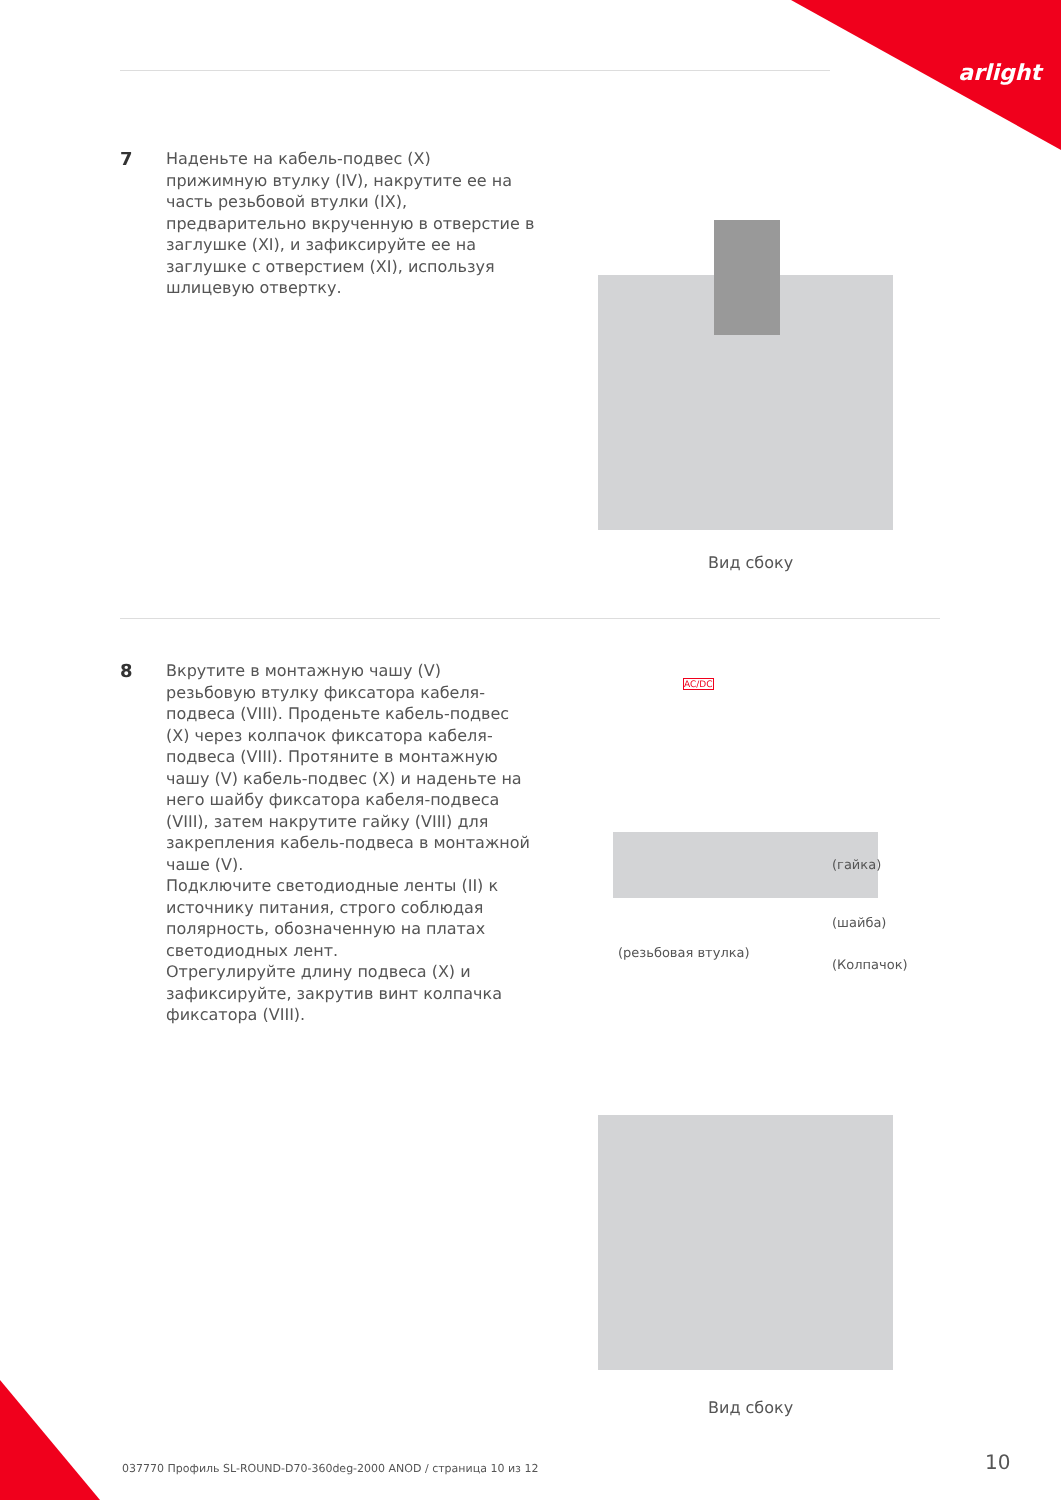arlight
7
Наденьте на кабель-подвес (X) прижимную втулку (IV), накрутите ее на часть резьбовой втулки (IX), предварительно вкрученную в отверстие в заглушке (XI), и зафиксируйте ее на заглушке с отверстием (XI), используя шлицевую отвертку.
Вид сбоку
8
Вкрутите в монтажную чашу (V) резьбовую втулку фиксатора кабеля-подвеса (VIII). Проденьте кабель-подвес (X) через колпачок фиксатора кабеля-подвеса (VIII). Протяните в монтажную чашу (V) кабель-подвес (X) и наденьте на него шайбу фиксатора кабеля-подвеса (VIII), затем накрутите гайку (VIII) для закрепления кабель-подвеса в монтажной чаше (V).
Подключите светодиодные ленты (II) к источнику питания, строго соблюдая полярность, обозначенную на платах светодиодных лент.
Отрегулируйте длину подвеса (X) и зафиксируйте, закрутив винт колпачка фиксатора (VIII).
AC/DC
(гайка)
(шайба)
(резьбовая втулка)
(Колпачок)
Вид сбоку
037770 Профиль SL-ROUND-D70-360deg-2000 ANOD / страница 10 из 12
10